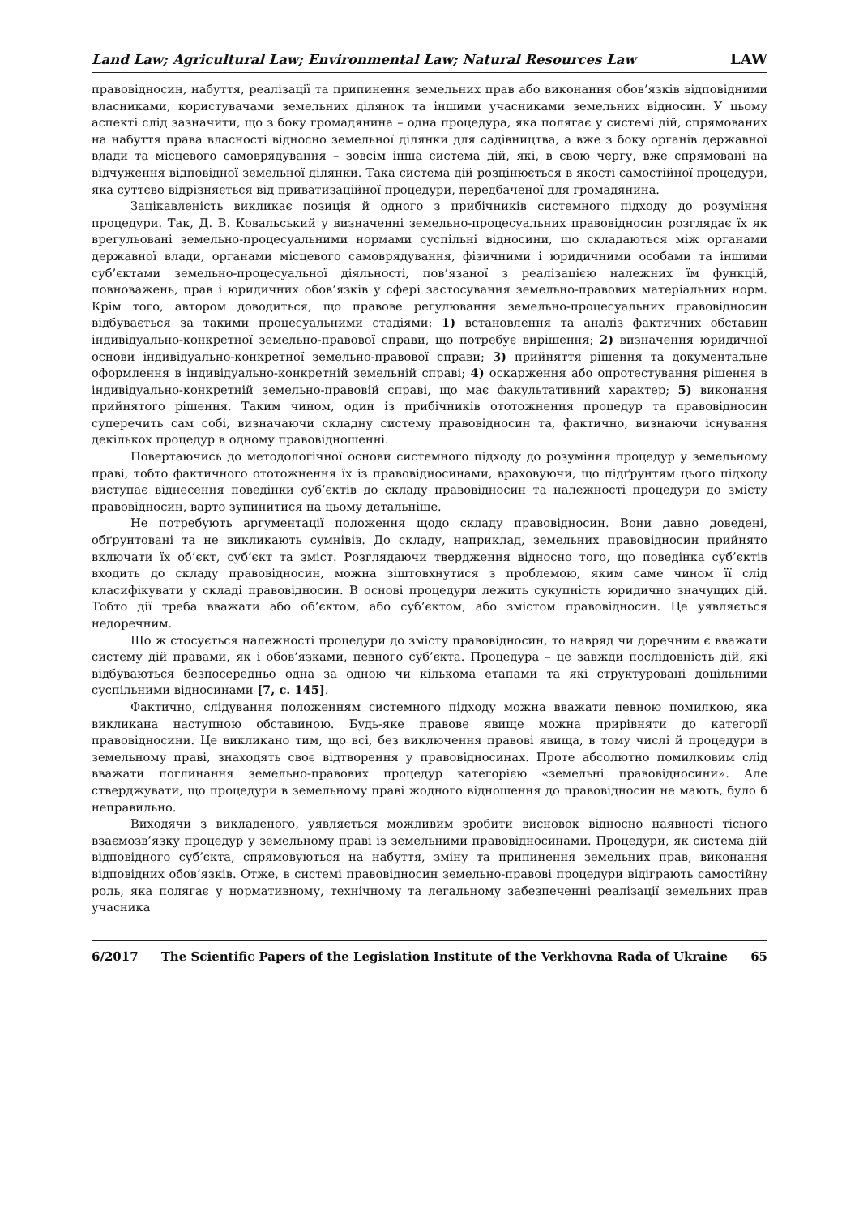Land Law; Agricultural Law; Environmental Law; Natural Resources Law LAW
правовідносин, набуття, реалізації та припинення земельних прав або виконання обов’язків відповідними власниками, користувачами земельних ділянок та іншими учасниками земельних відносин. У цьому аспекті слід зазначити, що з боку громадянина – одна процедура, яка полягає у системі дій, спрямованих на набуття права власності відносно земельної ділянки для садівництва, а вже з боку органів державної влади та місцевого самоврядування – зовсім інша система дій, які, в свою чергу, вже спрямовані на відчуження відповідної земельної ділянки. Така система дій розцінюється в якості самостійної процедури, яка суттєво відрізняється від приватизаційної процедури, передбаченої для громадянина.
Зацікавленість викликає позиція й одного з прибічників системного підходу до розуміння процедури. Так, Д. В. Ковальський у визначенні земельно-процесуальних правовідносин розглядає їх як врегульовані земельно-процесуальними нормами суспільні відносини, що складаються між органами державної влади, органами місцевого самоврядування, фізичними і юридичними особами та іншими суб’єктами земельно-процесуальної діяльності, пов’язаної з реалізацією належних їм функцій, повноважень, прав і юридичних обов’язків у сфері застосування земельно-правових матеріальних норм. Крім того, автором доводиться, що правове регулювання земельно-процесуальних правовідносин відбувається за такими процесуальними стадіями: 1) встановлення та аналіз фактичних обставин індивідуально-конкретної земельно-правової справи, що потребує вирішення; 2) визначення юридичної основи індивідуально-конкретної земельно-правової справи; 3) прийняття рішення та документальне оформлення в індивідуально-конкретній земельній справі; 4) оскарження або опротестування рішення в індивідуально-конкретній земельно-правовій справі, що має факультативний характер; 5) виконання прийнятого рішення. Таким чином, один із прибічників ототожнення процедур та правовідносин суперечить сам собі, визначаючи складну систему правовідносин та, фактично, визнаючи існування декількох процедур в одному правовідношенні.
Повертаючись до методологічної основи системного підходу до розуміння процедур у земельному праві, тобто фактичного ототожнення їх із правовідносинами, враховуючи, що підґрунтям цього підходу виступає віднесення поведінки суб’єктів до складу правовідносин та належності процедури до змісту правовідносин, варто зупинитися на цьому детальніше.
Не потребують аргументації положення щодо складу правовідносин. Вони давно доведені, обґрунтовані та не викликають сумнівів. До складу, наприклад, земельних правовідносин прийнято включати їх об’єкт, суб’єкт та зміст. Розглядаючи твердження відносно того, що поведінка суб’єктів входить до складу правовідносин, можна зіштовхнутися з проблемою, яким саме чином її слід класифікувати у складі правовідносин. В основі процедури лежить сукупність юридично значущих дій. Тобто дії треба вважати або об’єктом, або суб’єктом, або змістом правовідносин. Це уявляється недоречним.
Що ж стосується належності процедури до змісту правовідносин, то навряд чи доречним є вважати систему дій правами, як і обов’язками, певного суб’єкта. Процедура – це завжди послідовність дій, які відбуваються безпосередньо одна за одною чи кількома етапами та які структуровані доцільними суспільними відносинами [7, с. 145].
Фактично, слідування положенням системного підходу можна вважати певною помилкою, яка викликана наступною обставиною. Будь-яке правове явище можна прирівняти до категорії правовідносини. Це викликано тим, що всі, без виключення правові явища, в тому числі й процедури в земельному праві, знаходять своє відтворення у правовідносинах. Проте абсолютно помилковим слід вважати поглинання земельно-правових процедур категорією «земельні правовідносини». Але стверджувати, що процедури в земельному праві жодного відношення до правовідносин не мають, було б неправильно.
Виходячи з викладеного, уявляється можливим зробити висновок відносно наявності тісного взаємозв’язку процедур у земельному праві із земельними правовідносинами. Процедури, як система дій відповідного суб’єкта, спрямовуються на набуття, зміну та припинення земельних прав, виконання відповідних обов’язків. Отже, в системі правовідносин земельно-правові процедури відіграють самостійну роль, яка полягає у нормативному, технічному та легальному забезпеченні реалізації земельних прав учасника
6/2017 The Scientific Papers of the Legislation Institute of the Verkhovna Rada of Ukraine 65